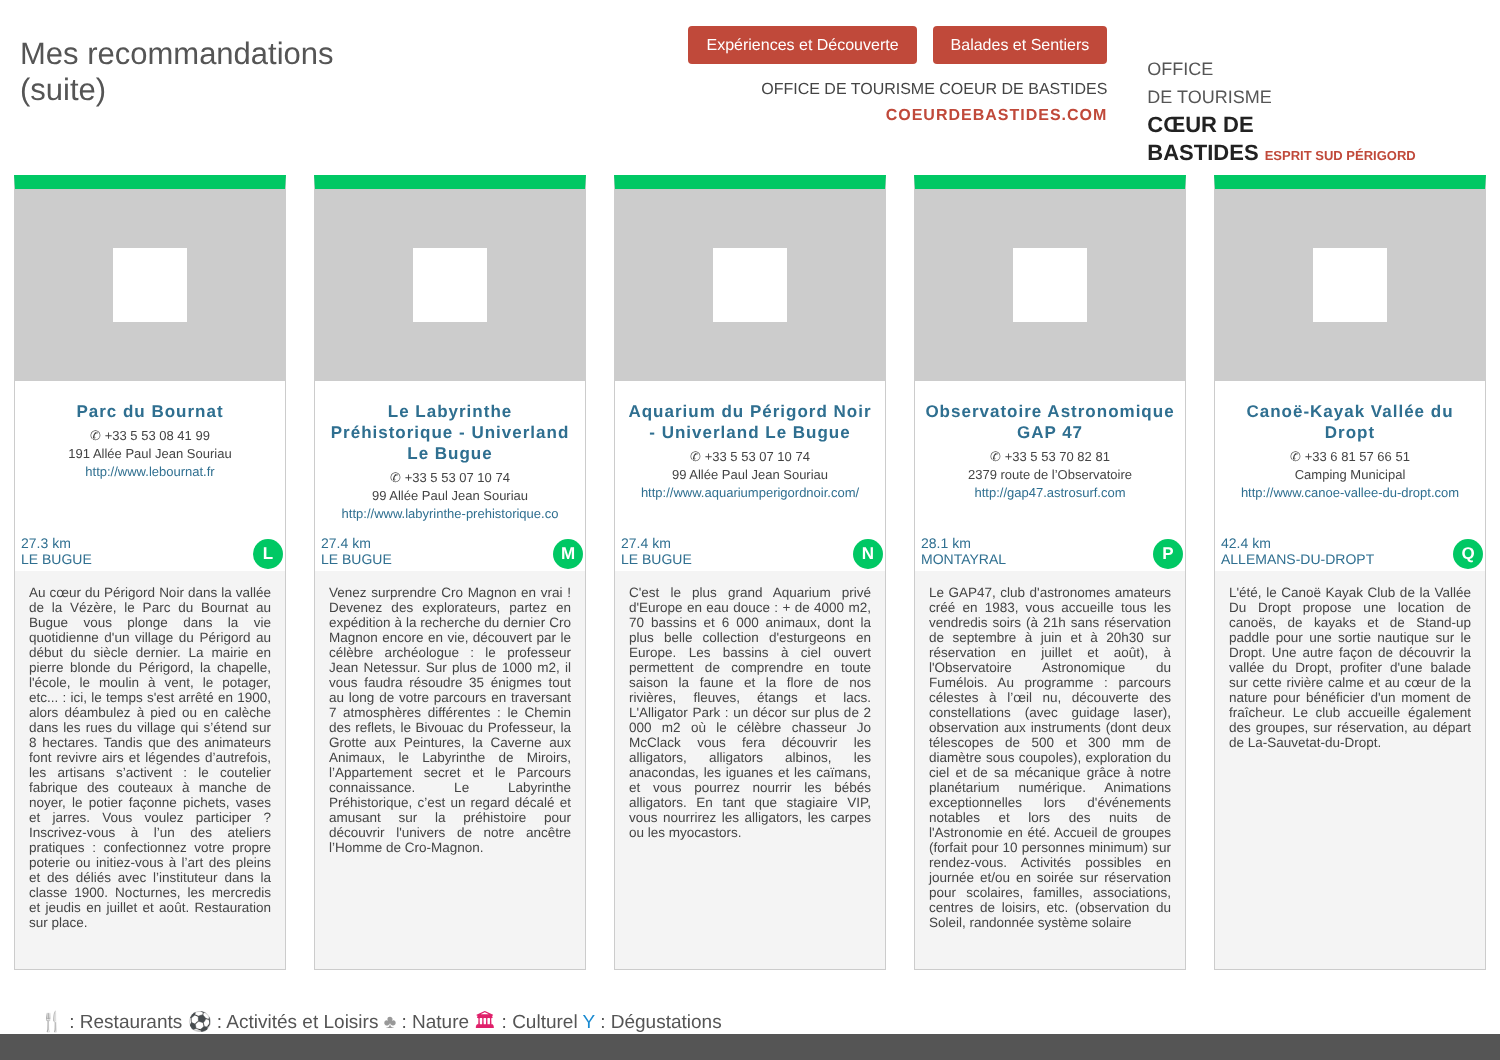Mes recommandations
(suite)
Expériences et Découverte Balades et Sentiers
OFFICE DE TOURISME COEUR DE BASTIDES
COEURDEBASTIDES.COM
OFFICE
DE TOURISME
CŒUR DE
BASTIDES ESPRIT SUD PÉRIGORD
Parc du Bournat
✆ +33 5 53 08 41 99
191 Allée Paul Jean Souriau
http://www.lebournat.fr
27.3 km
LE BUGUE
L
Au cœur du Périgord Noir dans la vallée de la Vézère, le Parc du Bournat au Bugue vous plonge dans la vie quotidienne d'un village du Périgord au début du siècle dernier. La mairie en pierre blonde du Périgord, la chapelle, l'école, le moulin à vent, le potager, etc... : ici, le temps s'est arrêté en 1900, alors déambulez à pied ou en calèche dans les rues du village qui s’étend sur 8 hectares. Tandis que des animateurs font revivre airs et légendes d’autrefois, les artisans s’activent : le coutelier fabrique des couteaux à manche de noyer, le potier façonne pichets, vases et jarres. Vous voulez participer ? Inscrivez-vous à l’un des ateliers pratiques : confectionnez votre propre poterie ou initiez-vous à l’art des pleins et des déliés avec l’instituteur dans la classe 1900. Nocturnes, les mercredis et jeudis en juillet et août. Restauration sur place.
Le Labyrinthe Préhistorique - Univerland Le Bugue
✆ +33 5 53 07 10 74
99 Allée Paul Jean Souriau
http://www.labyrinthe-prehistorique.co
27.4 km
LE BUGUE
M
Venez surprendre Cro Magnon en vrai ! Devenez des explorateurs, partez en expédition à la recherche du dernier Cro Magnon encore en vie, découvert par le célèbre archéologue : le professeur Jean Netessur. Sur plus de 1000 m2, il vous faudra résoudre 35 énigmes tout au long de votre parcours en traversant 7 atmosphères différentes : le Chemin des reflets, le Bivouac du Professeur, la Grotte aux Peintures, la Caverne aux Animaux, le Labyrinthe de Miroirs, l’Appartement secret et le Parcours connaissance. Le Labyrinthe Préhistorique, c’est un regard décalé et amusant sur la préhistoire pour découvrir l'univers de notre ancêtre l’Homme de Cro-Magnon.
Aquarium du Périgord Noir - Univerland Le Bugue
✆ +33 5 53 07 10 74
99 Allée Paul Jean Souriau
http://www.aquariumperigordnoir.com/
27.4 km
LE BUGUE
N
C'est le plus grand Aquarium privé d'Europe en eau douce : + de 4000 m2, 70 bassins et 6 000 animaux, dont la plus belle collection d'esturgeons en Europe. Les bassins à ciel ouvert permettent de comprendre en toute saison la faune et la flore de nos rivières, fleuves, étangs et lacs. L'Alligator Park : un décor sur plus de 2 000 m2 où le célèbre chasseur Jo McClack vous fera découvrir les alligators, alligators albinos, les anacondas, les iguanes et les caïmans, et vous pourrez nourrir les bébés alligators. En tant que stagiaire VIP, vous nourrirez les alligators, les carpes ou les myocastors.
Observatoire Astronomique GAP 47
✆ +33 5 53 70 82 81
2379 route de l’Observatoire
http://gap47.astrosurf.com
28.1 km
MONTAYRAL
P
Le GAP47, club d'astronomes amateurs créé en 1983, vous accueille tous les vendredis soirs (à 21h sans réservation de septembre à juin et à 20h30 sur réservation en juillet et août), à l'Observatoire Astronomique du Fumélois. Au programme : parcours célestes à l’œil nu, découverte des constellations (avec guidage laser), observation aux instruments (dont deux télescopes de 500 et 300 mm de diamètre sous coupoles), exploration du ciel et de sa mécanique grâce à notre planétarium numérique. Animations exceptionnelles lors d'événements notables et lors des nuits de l'Astronomie en été. Accueil de groupes (forfait pour 10 personnes minimum) sur rendez-vous. Activités possibles en journée et/ou en soirée sur réservation pour scolaires, familles, associations, centres de loisirs, etc. (observation du Soleil, randonnée système solaire
Canoë-Kayak Vallée du Dropt
✆ +33 6 81 57 66 51
Camping Municipal
http://www.canoe-vallee-du-dropt.com
42.4 km
ALLEMANS-DU-DROPT
Q
L'été, le Canoë Kayak Club de la Vallée Du Dropt propose une location de canoës, de kayaks et de Stand-up paddle pour une sortie nautique sur le Dropt. Une autre façon de découvrir la vallée du Dropt, profiter d'une balade sur cette rivière calme et au cœur de la nature pour bénéficier d'un moment de fraîcheur. Le club accueille également des groupes, sur réservation, au départ de La-Sauvetat-du-Dropt.
🍴 : Restaurants ⚽ : Activités et Loisirs ♣ : Nature 🏛 : Culturel Y : Dégustations